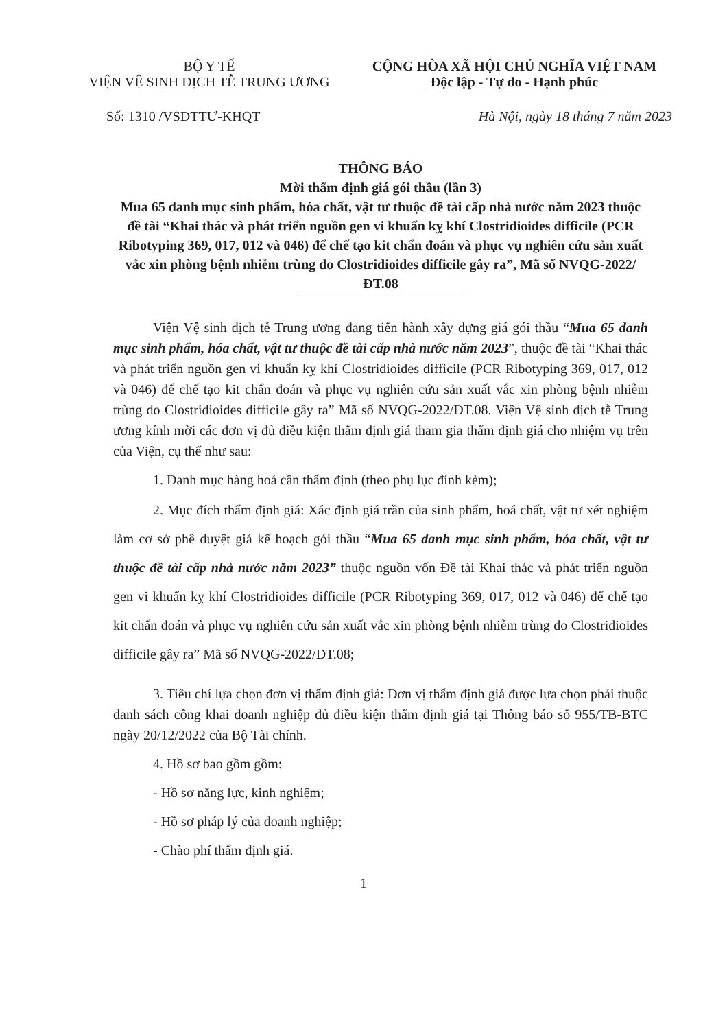BỘ Y TẾ
VIỆN VỆ SINH DỊCH TỄ TRUNG ƯƠNG
CỘNG HÒA XÃ HỘI CHỦ NGHĨA VIỆT NAM
Độc lập - Tự do - Hạnh phúc
Số: 1310 /VSDTTƯ-KHQT Hà Nội, ngày 18 tháng 7 năm 2023
THÔNG BÁO
Mời thẩm định giá gói thầu (lần 3)
Mua 65 danh mục sinh phẩm, hóa chất, vật tư thuộc đề tài cấp nhà nước năm 2023 thuộc đề tài “Khai thác và phát triển nguồn gen vi khuẩn kỵ khí Clostridioides difficile (PCR Ribotyping 369, 017, 012 và 046) để chế tạo kit chẩn đoán và phục vụ nghiên cứu sản xuất vắc xin phòng bệnh nhiễm trùng do Clostridioides difficile gây ra”, Mã số NVQG-2022/ĐT.08
Viện Vệ sinh dịch tễ Trung ương đang tiến hành xây dựng giá gói thầu “Mua 65 danh mục sinh phẩm, hóa chất, vật tư thuộc đề tài cấp nhà nước năm 2023”, thuộc đề tài “Khai thác và phát triển nguồn gen vi khuẩn kỵ khí Clostridioides difficile (PCR Ribotyping 369, 017, 012 và 046) để chế tạo kit chẩn đoán và phục vụ nghiên cứu sản xuất vắc xin phòng bệnh nhiễm trùng do Clostridioides difficile gây ra” Mã số NVQG-2022/ĐT.08. Viện Vệ sinh dịch tễ Trung ương kính mời các đơn vị đủ điều kiện thẩm định giá tham gia thẩm định giá cho nhiệm vụ trên của Viện, cụ thể như sau:
1. Danh mục hàng hoá cần thẩm định (theo phụ lục đính kèm);
2. Mục đích thẩm định giá: Xác định giá trần của sinh phẩm, hoá chất, vật tư xét nghiệm làm cơ sở phê duyệt giá kế hoạch gói thầu “Mua 65 danh mục sinh phẩm, hóa chất, vật tư thuộc đề tài cấp nhà nước năm 2023” thuộc nguồn vốn Đề tài Khai thác và phát triển nguồn gen vi khuẩn kỵ khí Clostridioides difficile (PCR Ribotyping 369, 017, 012 và 046) để chế tạo kit chẩn đoán và phục vụ nghiên cứu sản xuất vắc xin phòng bệnh nhiễm trùng do Clostridioides difficile gây ra” Mã số NVQG-2022/ĐT.08;
3. Tiêu chí lựa chọn đơn vị thẩm định giá: Đơn vị thẩm định giá được lựa chọn phải thuộc danh sách công khai doanh nghiệp đủ điều kiện thẩm định giá tại Thông báo số 955/TB-BTC ngày 20/12/2022 của Bộ Tài chính.
4. Hồ sơ bao gồm gồm:
- Hồ sơ năng lực, kinh nghiệm;
- Hồ sơ pháp lý của doanh nghiệp;
- Chào phí thẩm định giá.
1